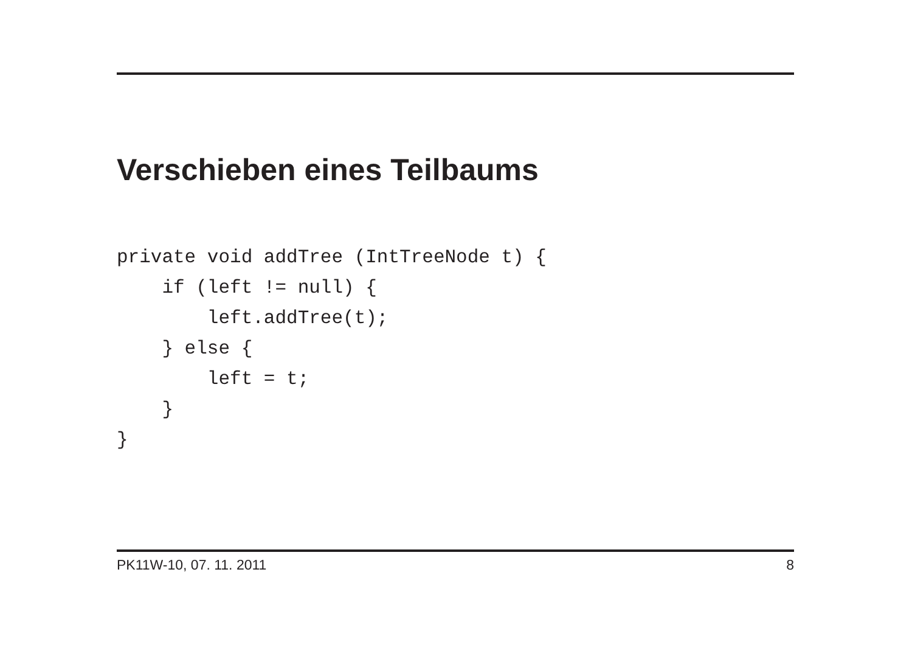Verschieben eines Teilbaums
private void addTree (IntTreeNode t) {
    if (left != null) {
        left.addTree(t);
    } else {
        left = t;
    }
}
PK11W-10, 07. 11. 2011 8